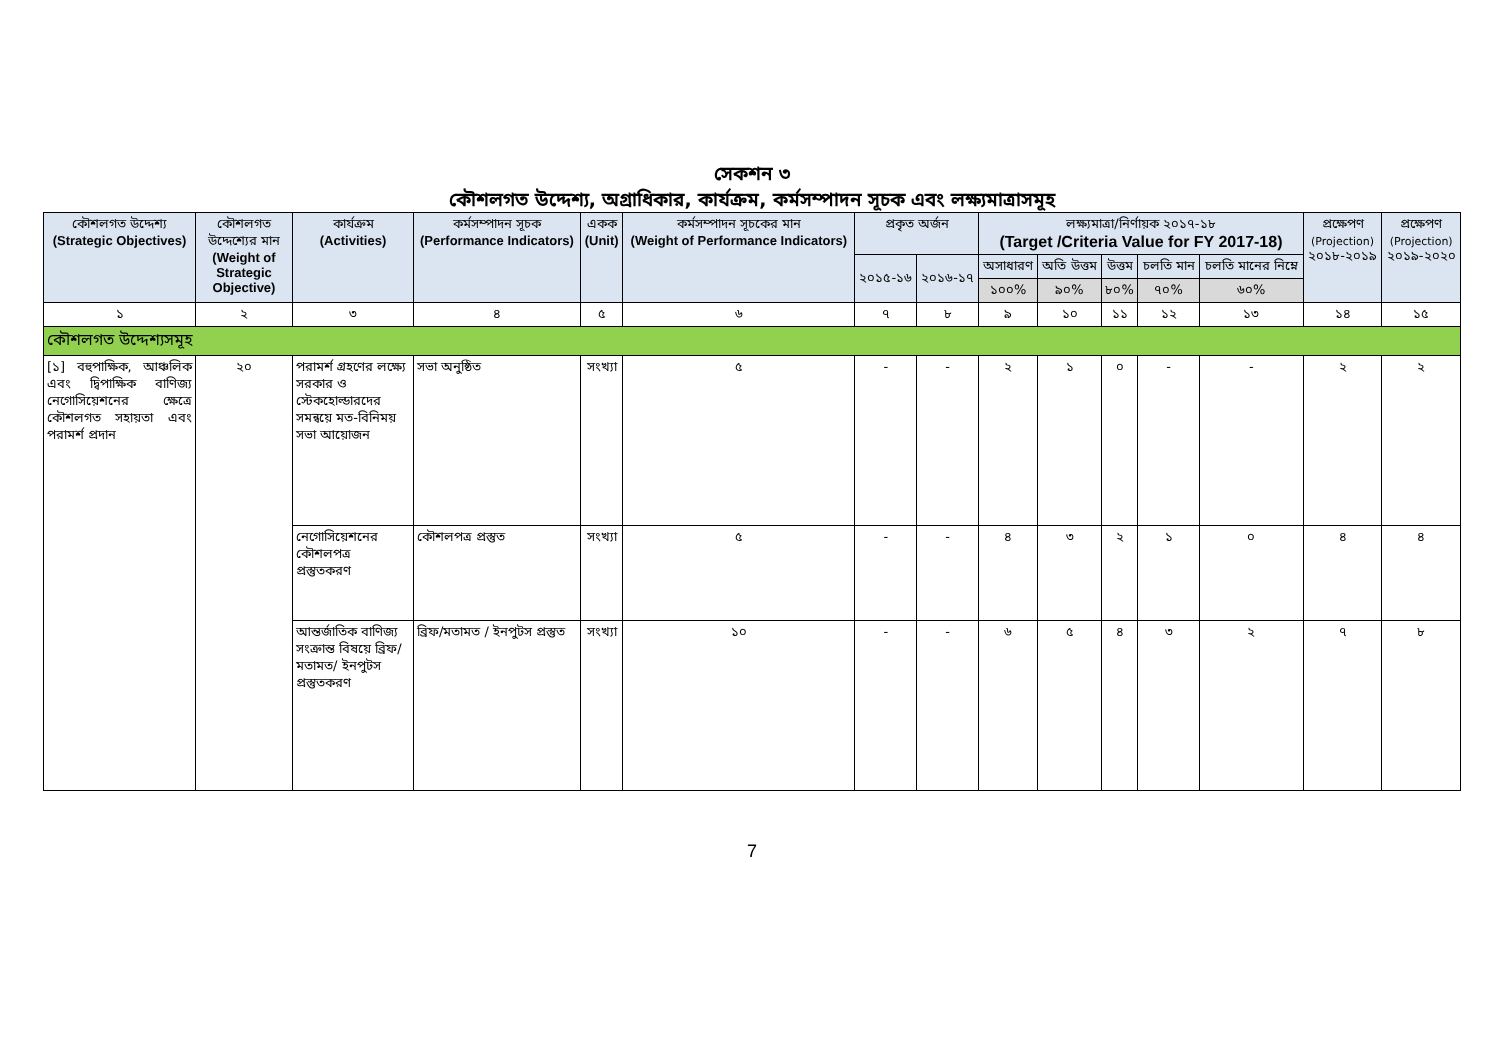সেকশন ৩
কৌশলগত উদ্দেশ্য, অগ্রাধিকার, কার্যক্রম, কর্মসম্পাদন সূচক এবং লক্ষ্যমাত্রাসমূহ
| কৌশলগত উদ্দেশ্য (Strategic Objectives) | কৌশলগত উদ্দেশ্যের মান (Weight of Strategic Objective) | কার্যক্রম (Activities) | কর্মসম্পাদন সূচক (Performance Indicators) | একক (Unit) | কর্মসম্পাদন সূচকের মান (Weight of Performance Indicators) | প্রকৃত অর্জন | | লক্ষ্যমাত্রা/নির্ণায়ক ২০১৭-১৮ (Target /Criteria Value for FY 2017-18) | | | | | প্রক্ষেপণ (Projection) ২০১৮-২০১৯ | প্রক্ষেপণ (Projection) ২০১৯-২০২০ |
| --- | --- | --- | --- | --- | --- | --- | --- | --- | --- | --- | --- | --- | --- | --- |
| | | | | | | ২০১৫-১৬ | ২০১৬-১৭ | অসাধারণ | অতি উত্তম | উত্তম | চলতি মান | চলতি মানের নিম্নে | | |
| | | | | | | | | ১০০% | ৯০% | ৮০% | ৭০% | ৬০% | | |
| ১ | ২ | ৩ | ৪ | ৫ | ৬ | ৭ | ৮ | ৯ | ১০ | ১১ | ১২ | ১৩ | ১৪ | ১৫ |
| কৌশলগত উদ্দেশ্যসমূহ | | | | | | | | | | | | | | |
| [১] বহুপাক্ষিক, আঞ্চলিক এবং দ্বিপাক্ষিক বাণিজ্য নেগোসিয়েশনের ক্ষেত্রে কৌশলগত সহায়তা এবং পরামর্শ প্রদান | ২০ | পরামর্শ গ্রহণের লক্ষ্যে সরকার ও স্টেকহোল্ডারদের সমন্বয়ে মত-বিনিময় সভা আয়োজন | সভা অনুষ্ঠিত | সংখ্যা | ৫ | - | - | ২ | ১ | ০ | - | - | ২ | ২ |
| | | নেগোসিয়েশনের কৌশলপত্র প্রস্তুতকরণ | কৌশলপত্র প্রস্তুত | সংখ্যা | ৫ | - | - | ৪ | ৩ | ২ | ১ | ০ | ৪ | ৪ |
| | | আন্তর্জাতিক বাণিজ্য সংক্রান্ত বিষয়ে ব্রিফ/মতামত/ ইনপুটস প্রস্তুতকরণ | ব্রিফ/মতামত / ইনপুটস প্রস্তুত | সংখ্যা | ১০ | - | - | ৬ | ৫ | ৪ | ৩ | ২ | ৭ | ৮ |
7